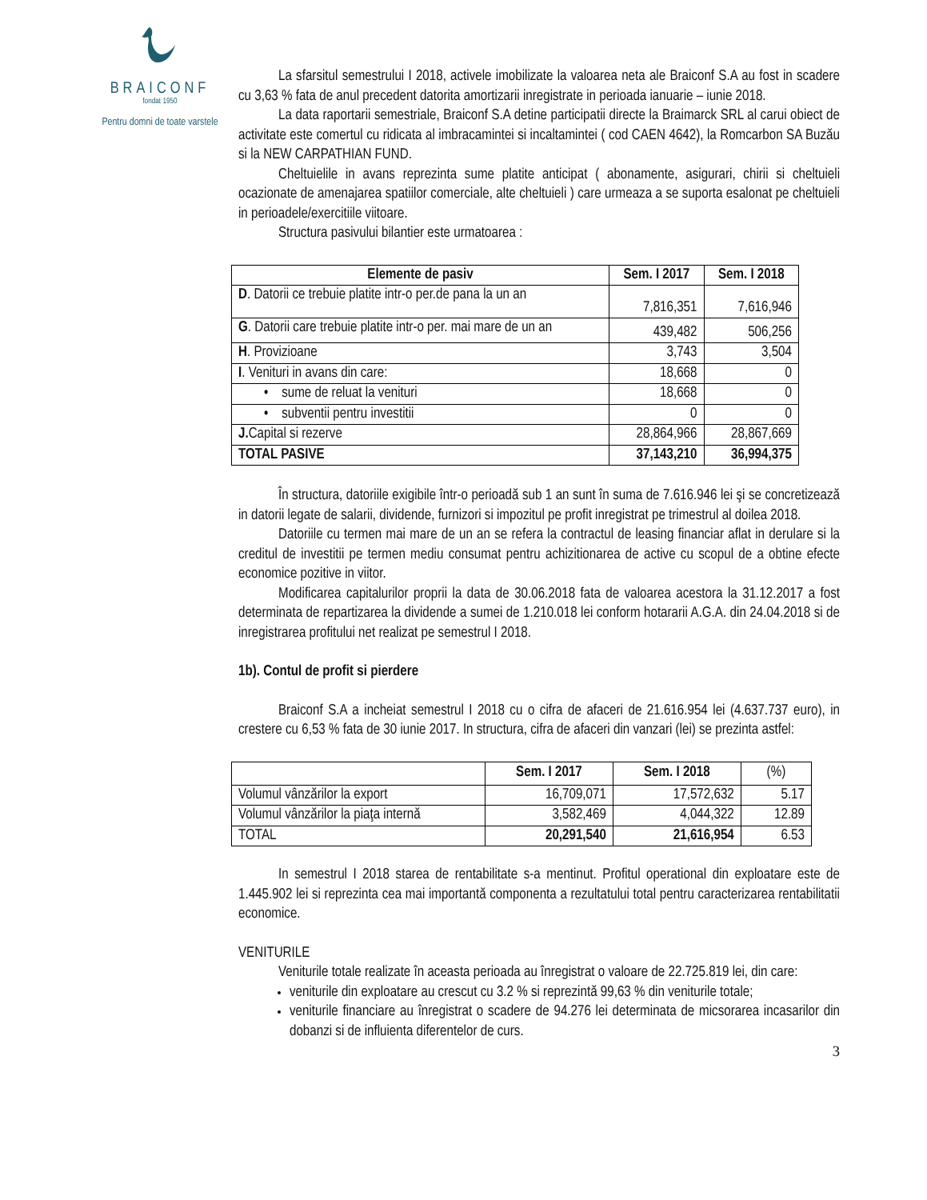BRAICONF
fondat 1950
Pentru domni de toate varstele
La sfarsitul semestrului I 2018, activele imobilizate la valoarea neta ale Braiconf S.A au fost in scadere cu 3,63 % fata de anul precedent datorita amortizarii inregistrate in perioada ianuarie – iunie 2018.
La data raportarii semestriale, Braiconf S.A detine participatii directe la Braimarck SRL al carui obiect de activitate este comertul cu ridicata al imbracamintei si incaltamintei ( cod CAEN 4642), la Romcarbon SA Buzău si la NEW CARPATHIAN FUND.
Cheltuielile in avans reprezinta sume platite anticipat ( abonamente, asigurari, chirii si cheltuieli ocazionate de amenajarea spatiilor comerciale, alte cheltuieli ) care urmeaza a se suporta esalonat pe cheltuieli in perioadele/exercitiile viitoare.
Structura pasivului bilantier este urmatoarea :
| Elemente de pasiv | Sem. I 2017 | Sem. I 2018 |
| --- | --- | --- |
| D . Datorii ce trebuie platite intr-o per.de pana la un an | 7,816,351 | 7,616,946 |
| G . Datorii care trebuie platite intr-o per. mai mare de un an | 439,482 | 506,256 |
| H . Provizioane | 3,743 | 3,504 |
| I . Venituri in avans din care: | 18,668 | 0 |
| • sume de reluat la venituri | 18,668 | 0 |
| • subventii pentru investitii | 0 | 0 |
| J. Capital si rezerve | 28,864,966 | 28,867,669 |
| TOTAL PASIVE | 37,143,210 | 36,994,375 |
În structura, datoriile exigibile într-o perioadă sub 1 an sunt în suma de 7.616.946 lei şi se concretizează in datorii legate de salarii, dividende, furnizori si impozitul pe profit inregistrat pe trimestrul al doilea 2018.
Datoriile cu termen mai mare de un an se refera la contractul de leasing financiar aflat in derulare si la creditul de investitii pe termen mediu consumat pentru achizitionarea de active cu scopul de a obtine efecte economice pozitive in viitor.
Modificarea capitalurilor proprii la data de 30.06.2018 fata de valoarea acestora la 31.12.2017 a fost determinata de repartizarea la dividende a sumei de 1.210.018 lei conform hotararii A.G.A. din 24.04.2018 si de inregistrarea profitului net realizat pe semestrul I 2018.
1b). Contul de profit si pierdere
Braiconf S.A a incheiat semestrul I 2018 cu o cifra de afaceri de 21.616.954 lei (4.637.737 euro), in crestere cu 6,53 % fata de 30 iunie 2017. In structura, cifra de afaceri din vanzari (lei) se prezinta astfel:
| | Sem. I 2017 | Sem. I 2018 | (%) |
| --- | --- | --- | --- |
| Volumul vânzărilor la export | 16,709,071 | 17,572,632 | 5.17 |
| Volumul vânzărilor la piaţa internă | 3,582,469 | 4,044,322 | 12.89 |
| TOTAL | 20,291,540 | 21,616,954 | 6.53 |
In semestrul I 2018 starea de rentabilitate s-a mentinut. Profitul operational din exploatare este de 1.445.902 lei si reprezinta cea mai importantă componenta a rezultatului total pentru caracterizarea rentabilitatii economice.
VENITURILE
Veniturile totale realizate în aceasta perioada au înregistrat o valoare de 22.725.819 lei, din care:
veniturile din exploatare au crescut cu 3.2 % si reprezintă 99,63 % din veniturile totale;
veniturile financiare au înregistrat o scadere de 94.276 lei determinata de micsorarea incasarilor din dobanzi si de influienta diferentelor de curs.
3